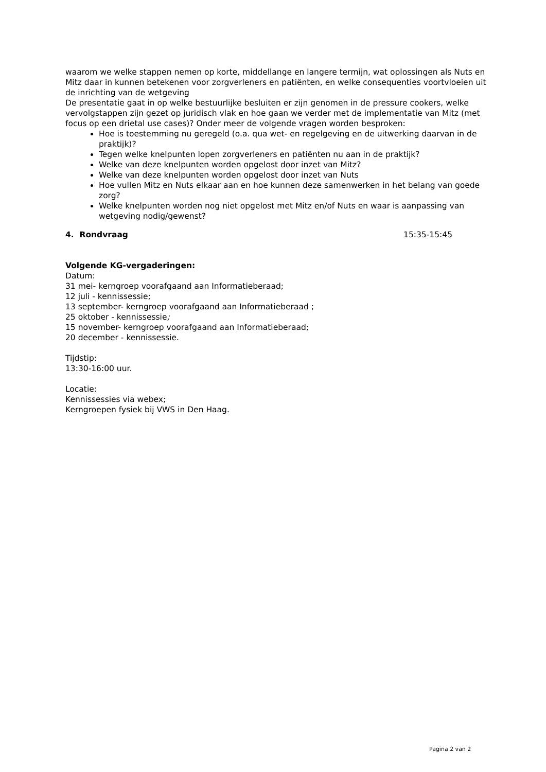waarom we welke stappen nemen op korte, middellange en langere termijn, wat oplossingen als Nuts en Mitz daar in kunnen betekenen voor zorgverleners en patiënten, en welke consequenties voortvloeien uit de inrichting van de wetgeving
De presentatie gaat in op welke bestuurlijke besluiten er zijn genomen in de pressure cookers, welke vervolgstappen zijn gezet op juridisch vlak en hoe gaan we verder met de implementatie van Mitz (met focus op een drietal use cases)? Onder meer de volgende vragen worden besproken:
Hoe is toestemming nu geregeld (o.a. qua wet- en regelgeving en de uitwerking daarvan in de praktijk)?
Tegen welke knelpunten lopen zorgverleners en patiënten nu aan in de praktijk?
Welke van deze knelpunten worden opgelost door inzet van Mitz?
Welke van deze knelpunten worden opgelost door inzet van Nuts
Hoe vullen Mitz en Nuts elkaar aan en hoe kunnen deze samenwerken in het belang van goede zorg?
Welke knelpunten worden nog niet opgelost met Mitz en/of Nuts en waar is aanpassing van wetgeving nodig/gewenst?
4. Rondvraag 15:35-15:45
Volgende KG-vergaderingen:
Datum:
31 mei- kerngroep voorafgaand aan Informatieberaad;
12 juli - kennissessie;
13 september- kerngroep voorafgaand aan Informatieberaad ;
25 oktober - kennissessie;
15 november- kerngroep voorafgaand aan Informatieberaad;
20 december - kennissessie.
Tijdstip:
13:30-16:00 uur.
Locatie:
Kennissessies via webex;
Kerngroepen fysiek bij VWS in Den Haag.
Pagina 2 van 2